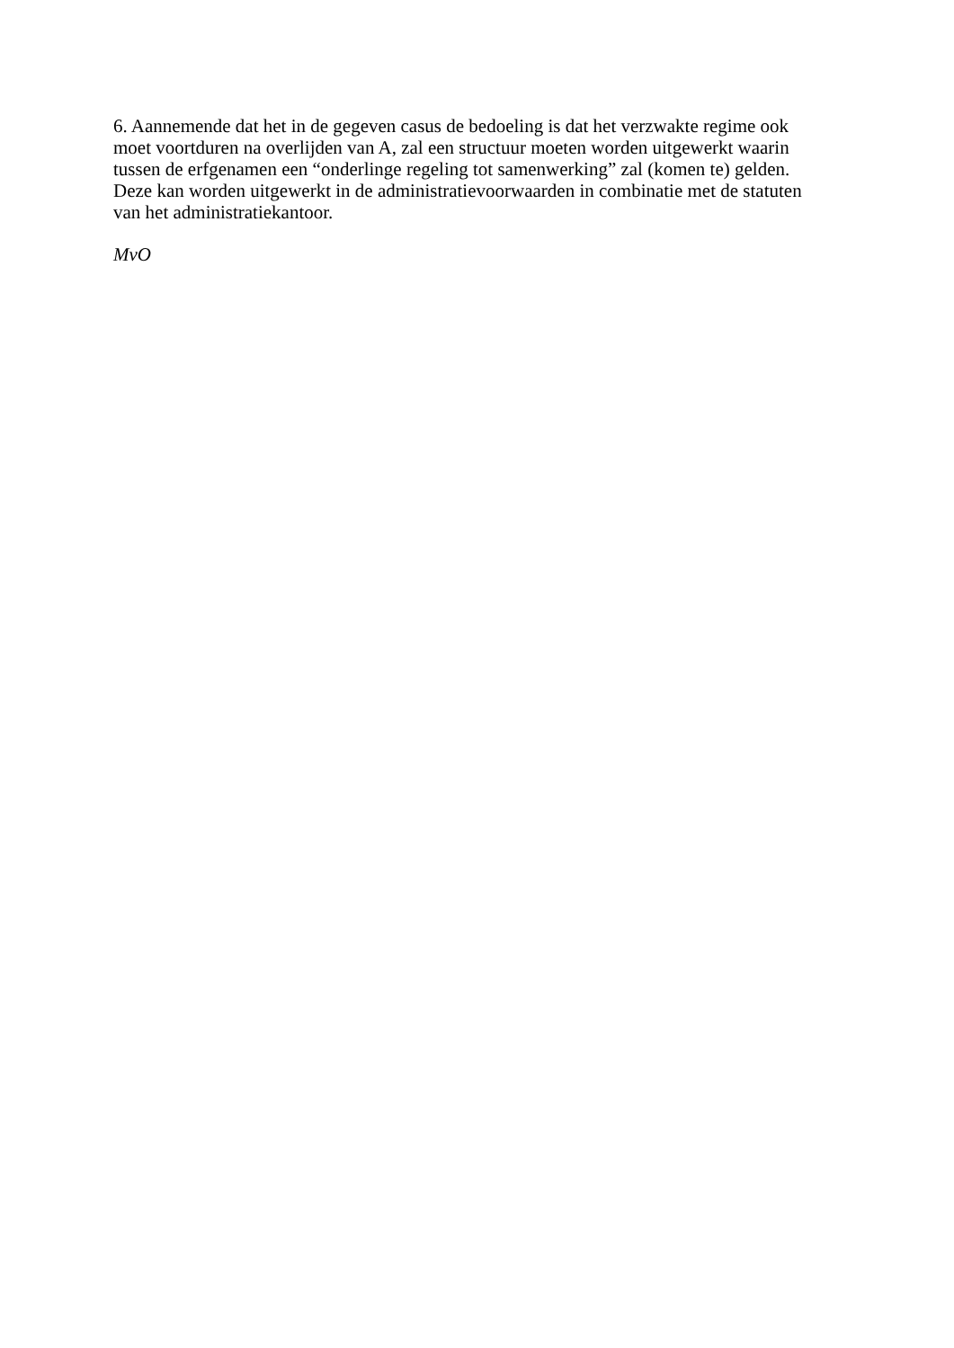6. Aannemende dat het in de gegeven casus de bedoeling is dat het verzwakte regime ook
moet voortduren na overlijden van A, zal een structuur moeten worden uitgewerkt waarin
tussen de erfgenamen een “onderlinge regeling tot samenwerking” zal (komen te) gelden.
Deze kan worden uitgewerkt in de administratievoorwaarden in combinatie met de statuten
van het administratiekantoor.
MvO